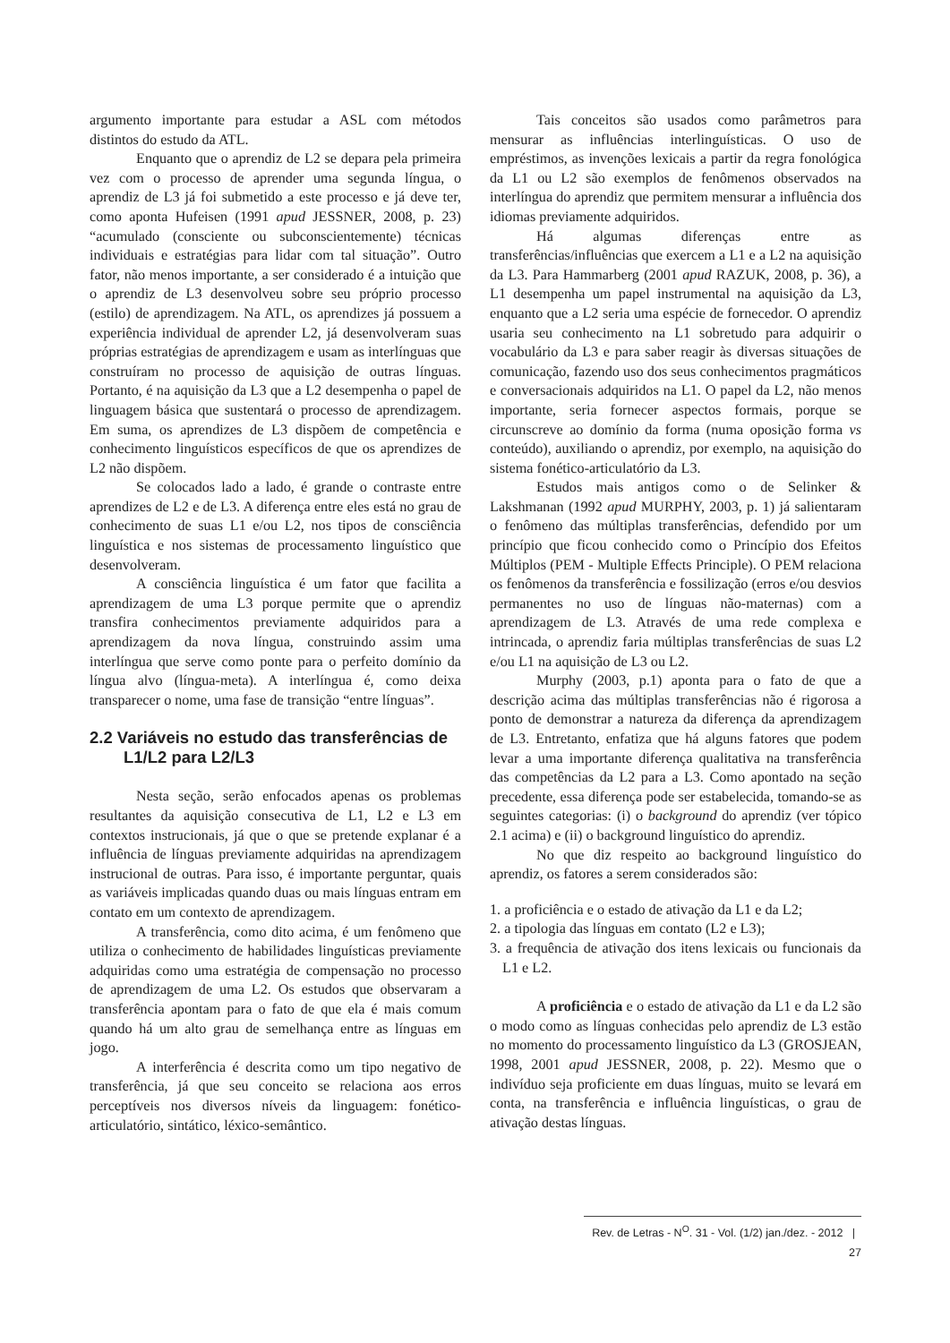argumento importante para estudar a ASL com métodos distintos do estudo da ATL.
Enquanto que o aprendiz de L2 se depara pela primeira vez com o processo de aprender uma segunda língua, o aprendiz de L3 já foi submetido a este processo e já deve ter, como aponta Hufeisen (1991 apud JESSNER, 2008, p. 23) “acumulado (consciente ou subconscientemente) técnicas individuais e estratégias para lidar com tal situação”. Outro fator, não menos importante, a ser considerado é a intuição que o aprendiz de L3 desenvolveu sobre seu próprio processo (estilo) de aprendizagem. Na ATL, os aprendizes já possuem a experiência individual de aprender L2, já desenvolveram suas próprias estratégias de aprendizagem e usam as interlínguas que construíram no processo de aquisição de outras línguas. Portanto, é na aquisição da L3 que a L2 desempenha o papel de linguagem básica que sustentará o processo de aprendizagem. Em suma, os aprendizes de L3 dispõem de competência e conhecimento linguísticos específicos de que os aprendizes de L2 não dispõem.
Se colocados lado a lado, é grande o contraste entre aprendizes de L2 e de L3. A diferença entre eles está no grau de conhecimento de suas L1 e/ou L2, nos tipos de consciência linguística e nos sistemas de processamento linguístico que desenvolveram.
A consciência linguística é um fator que facilita a aprendizagem de uma L3 porque permite que o aprendiz transfira conhecimentos previamente adquiridos para a aprendizagem da nova língua, construindo assim uma interlíngua que serve como ponte para o perfeito domínio da língua alvo (língua-meta). A interlíngua é, como deixa transparecer o nome, uma fase de transição “entre línguas”.
2.2 Variáveis no estudo das transferências de L1/L2 para L2/L3
Nesta seção, serão enfocados apenas os problemas resultantes da aquisição consecutiva de L1, L2 e L3 em contextos instrucionais, já que o que se pretende explanar é a influência de línguas previamente adquiridas na aprendizagem instrucional de outras. Para isso, é importante perguntar, quais as variáveis implicadas quando duas ou mais línguas entram em contato em um contexto de aprendizagem.
A transferência, como dito acima, é um fenômeno que utiliza o conhecimento de habilidades linguísticas previamente adquiridas como uma estratégia de compensação no processo de aprendizagem de uma L2. Os estudos que observaram a transferência apontam para o fato de que ela é mais comum quando há um alto grau de semelhança entre as línguas em jogo.
A interferência é descrita como um tipo negativo de transferência, já que seu conceito se relaciona aos erros perceptíveis nos diversos níveis da linguagem: fonético-articulatório, sintático, léxico-semântico.
Tais conceitos são usados como parâmetros para mensurar as influências interlinguísticas. O uso de empréstimos, as invenções lexicais a partir da regra fonológica da L1 ou L2 são exemplos de fenômenos observados na interlíngua do aprendiz que permitem mensurar a influência dos idiomas previamente adquiridos.
Há algumas diferenças entre as transferências/influências que exercem a L1 e a L2 na aquisição da L3. Para Hammarberg (2001 apud RAZUK, 2008, p. 36), a L1 desempenha um papel instrumental na aquisição da L3, enquanto que a L2 seria uma espécie de fornecedor. O aprendiz usaria seu conhecimento na L1 sobretudo para adquirir o vocabulário da L3 e para saber reagir às diversas situações de comunicação, fazendo uso dos seus conhecimentos pragmáticos e conversacionais adquiridos na L1. O papel da L2, não menos importante, seria fornecer aspectos formais, porque se circunscreve ao domínio da forma (numa oposição forma vs conteúdo), auxiliando o aprendiz, por exemplo, na aquisição do sistema fonético-articulatório da L3.
Estudos mais antigos como o de Selinker & Lakshmanan (1992 apud MURPHY, 2003, p. 1) já salientaram o fenômeno das múltiplas transferências, defendido por um princípio que ficou conhecido como o Princípio dos Efeitos Múltiplos (PEM - Multiple Effects Principle). O PEM relaciona os fenômenos da transferência e fossilização (erros e/ou desvios permanentes no uso de línguas não-maternas) com a aprendizagem de L3. Através de uma rede complexa e intrincada, o aprendiz faria múltiplas transferências de suas L2 e/ou L1 na aquisição de L3 ou L2.
Murphy (2003, p.1) aponta para o fato de que a descrição acima das múltiplas transferências não é rigorosa a ponto de demonstrar a natureza da diferença da aprendizagem de L3. Entretanto, enfatiza que há alguns fatores que podem levar a uma importante diferença qualitativa na transferência das competências da L2 para a L3. Como apontado na seção precedente, essa diferença pode ser estabelecida, tomando-se as seguintes categorias: (i) o background do aprendiz (ver tópico 2.1 acima) e (ii) o background linguístico do aprendiz.
No que diz respeito ao background linguístico do aprendiz, os fatores a serem considerados são:
1. a proficiência e o estado de ativação da L1 e da L2;
2. a tipologia das línguas em contato (L2 e L3);
3. a frequência de ativação dos itens lexicais ou funcionais da L1 e L2.
A proficiência e o estado de ativação da L1 e da L2 são o modo como as línguas conhecidas pelo aprendiz de L3 estão no momento do processamento linguístico da L3 (GROSJEAN, 1998, 2001 apud JESSNER, 2008, p. 22). Mesmo que o indivíduo seja proficiente em duas línguas, muito se levará em conta, na transferência e influência linguísticas, o grau de ativação destas línguas.
Rev. de Letras - N<sup>O</sup>. 31 - Vol. (1/2) jan./dez. - 2012 | 27